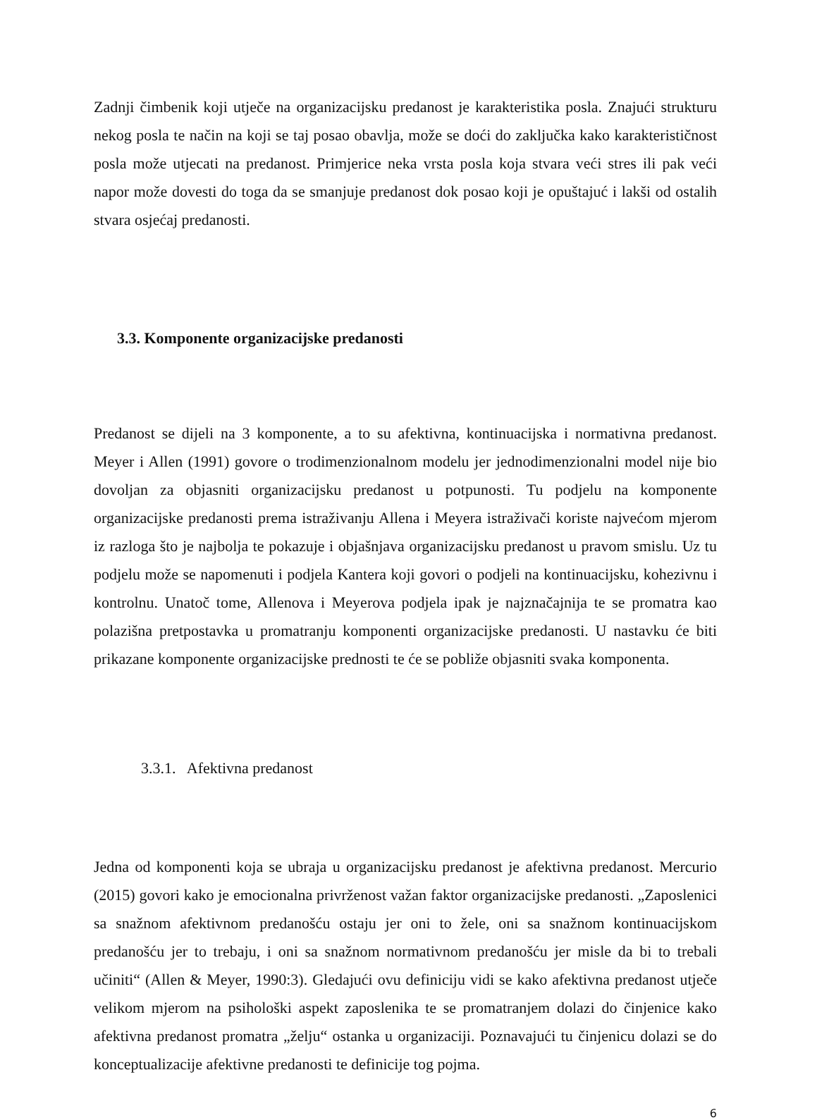Zadnji čimbenik koji utječe na organizacijsku predanost je karakteristika posla. Znajući strukturu nekog posla te način na koji se taj posao obavlja, može se doći do zaključka kako karakterističnost posla može utjecati na predanost. Primjerice neka vrsta posla koja stvara veći stres ili pak veći napor može dovesti do toga da se smanjuje predanost dok posao koji je opuštajuć i lakši od ostalih stvara osjećaj predanosti.
3.3. Komponente organizacijske predanosti
Predanost se dijeli na 3 komponente, a to su afektivna, kontinuacijska i normativna predanost. Meyer i Allen (1991) govore o trodimenzionalnom modelu jer jednodimenzionalni model nije bio dovoljan za objasniti organizacijsku predanost u potpunosti. Tu podjelu na komponente organizacijske predanosti prema istraživanju Allena i Meyera istraživači koriste najvećom mjerom iz razloga što je najbolja te pokazuje i objašnjava organizacijsku predanost u pravom smislu. Uz tu podjelu može se napomenuti i podjela Kantera koji govori o podjeli na kontinuacijsku, kohezivnu i kontrolnu. Unatoč tome, Allenova i Meyerova podjela ipak je najznačajnija te se promatra kao polazišna pretpostavka u promatranju komponenti organizacijske predanosti. U nastavku će biti prikazane komponente organizacijske prednosti te će se pobliže objasniti svaka komponenta.
3.3.1. Afektivna predanost
Jedna od komponenti koja se ubraja u organizacijsku predanost je afektivna predanost. Mercurio (2015) govori kako je emocionalna privrženost važan faktor organizacijske predanosti. „Zaposlenici sa snažnom afektivnom predanošću ostaju jer oni to žele, oni sa snažnom kontinuacijskom predanošću jer to trebaju, i oni sa snažnom normativnom predanošću jer misle da bi to trebali učiniti“ (Allen & Meyer, 1990:3). Gledajući ovu definiciju vidi se kako afektivna predanost utječe velikom mjerom na psihološki aspekt zaposlenika te se promatranjem dolazi do činjenice kako afektivna predanost promatra „želju“ ostanka u organizaciji. Poznavajući tu činjenicu dolazi se do konceptualizacije afektivne predanosti te definicije tog pojma.
6